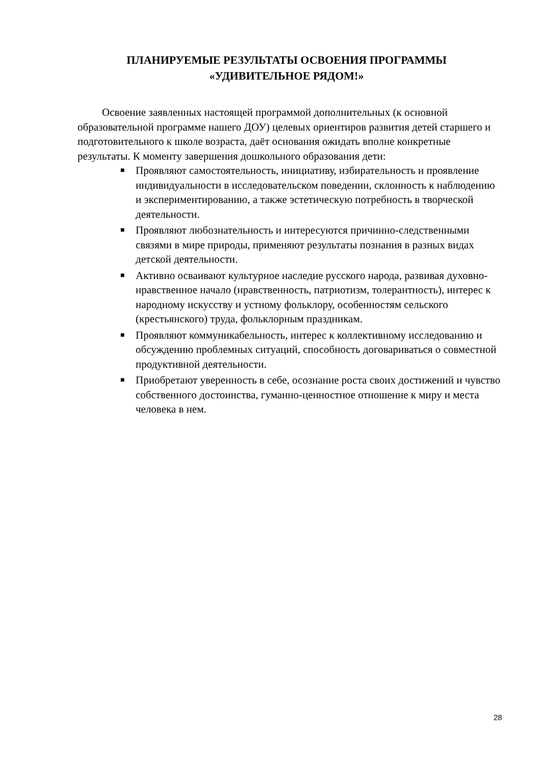ПЛАНИРУЕМЫЕ РЕЗУЛЬТАТЫ ОСВОЕНИЯ ПРОГРАММЫ «УДИВИТЕЛЬНОЕ РЯДОМ!»
Освоение заявленных настоящей программой дополнительных (к основной образовательной программе нашего ДОУ) целевых ориентиров развития детей старшего и подготовительного к школе возраста, даёт основания ожидать вполне конкретные результаты. К моменту завершения дошкольного образования дети:
■ Проявляют самостоятельность, инициативу, избирательность и проявление индивидуальности в исследовательском поведении, склонность к наблюдению и экспериментированию, а также эстетическую потребность в творческой деятельности.
■ Проявляют любознательность и интересуются причинно-следственными связями в мире природы, применяют результаты познания в разных видах детской деятельности.
■ Активно осваивают культурное наследие русского народа, развивая духовно-нравственное начало (нравственность, патриотизм, толерантность), интерес к народному искусству и устному фольклору, особенностям сельского (крестьянского) труда, фольклорным праздникам.
■ Проявляют коммуникабельность, интерес к коллективному исследованию и обсуждению проблемных ситуаций, способность договариваться о совместной продуктивной деятельности.
■ Приобретают уверенность в себе, осознание роста своих достижений и чувство собственного достоинства, гуманно-ценностное отношение к миру и места человека в нем.
28